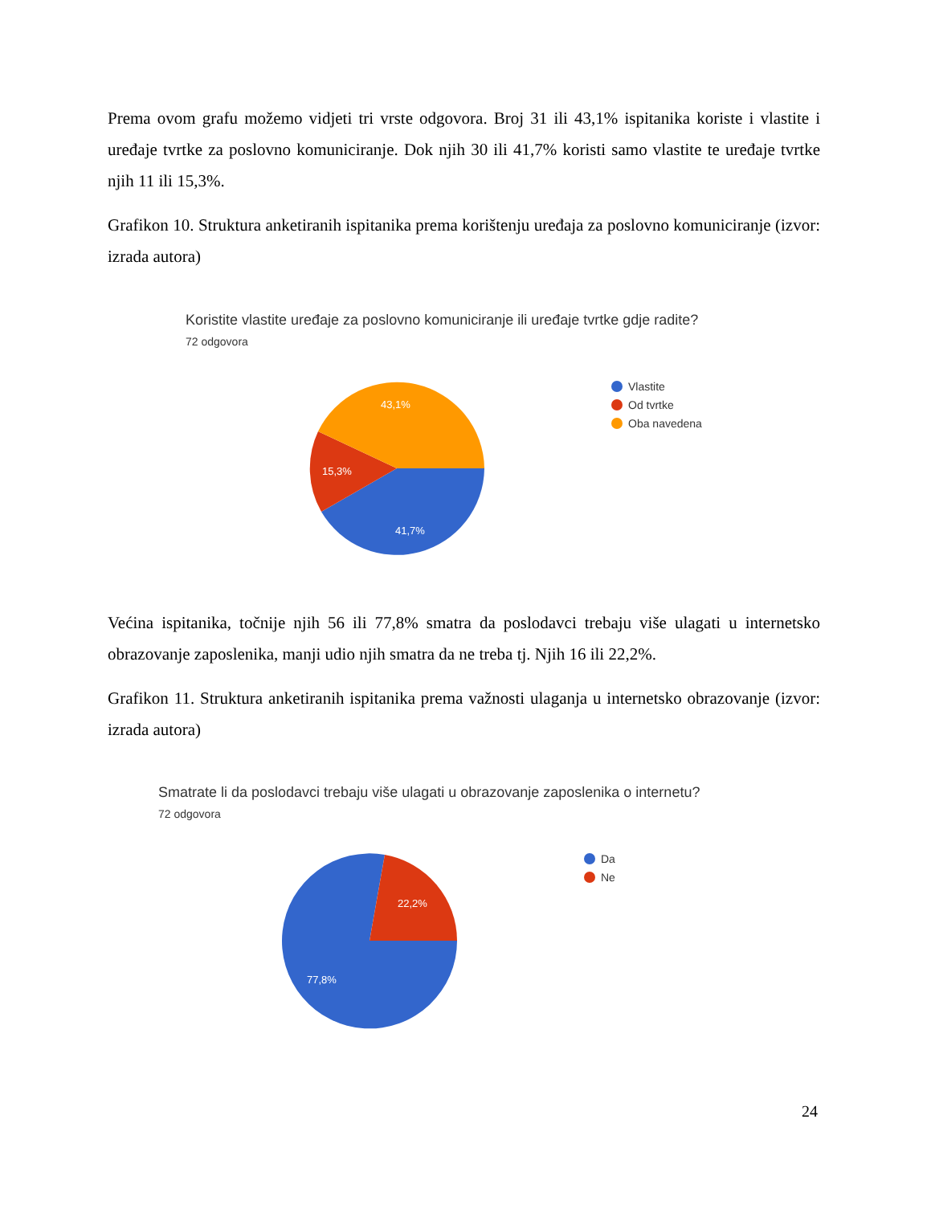Prema ovom grafu možemo vidjeti tri vrste odgovora. Broj 31 ili 43,1% ispitanika koriste i vlastite i uređaje tvrtke za poslovno komuniciranje. Dok njih 30 ili 41,7% koristi samo vlastite te uređaje tvrtke njih 11 ili 15,3%.
Grafikon 10. Struktura anketiranih ispitanika prema korištenju uređaja za poslovno komuniciranje (izvor: izrada autora)
Koristite vlastite uređaje za poslovno komuniciranje ili uređaje tvrtke gdje radite?
72 odgovora
43,1%
15,3%
41,7%
Vlastite
Od tvrtke
Oba navedena
Većina ispitanika, točnije njih 56 ili 77,8% smatra da poslodavci trebaju više ulagati u internetsko obrazovanje zaposlenika, manji udio njih smatra da ne treba tj. Njih 16 ili 22,2%.
Grafikon 11. Struktura anketiranih ispitanika prema važnosti ulaganja u internetsko obrazovanje (izvor: izrada autora)
Smatrate li da poslodavci trebaju više ulagati u obrazovanje zaposlenika o internetu?
72 odgovora
22,2%
77,8%
Da
Ne
24